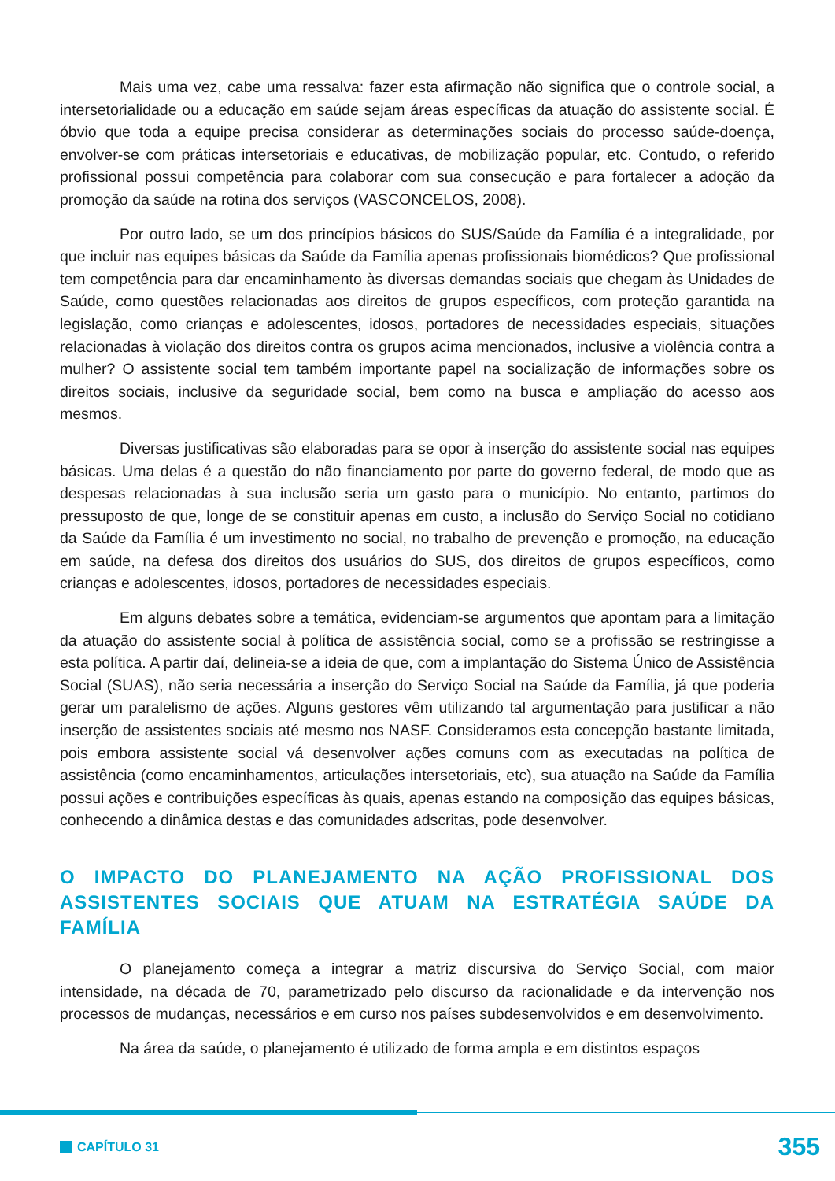Mais uma vez, cabe uma ressalva: fazer esta afirmação não significa que o controle social, a intersetorialidade ou a educação em saúde sejam áreas específicas da atuação do assistente social. É óbvio que toda a equipe precisa considerar as determinações sociais do processo saúde-doença, envolver-se com práticas intersetoriais e educativas, de mobilização popular, etc. Contudo, o referido profissional possui competência para colaborar com sua consecução e para fortalecer a adoção da promoção da saúde na rotina dos serviços (VASCONCELOS, 2008).
Por outro lado, se um dos princípios básicos do SUS/Saúde da Família é a integralidade, por que incluir nas equipes básicas da Saúde da Família apenas profissionais biomédicos? Que profissional tem competência para dar encaminhamento às diversas demandas sociais que chegam às Unidades de Saúde, como questões relacionadas aos direitos de grupos específicos, com proteção garantida na legislação, como crianças e adolescentes, idosos, portadores de necessidades especiais, situações relacionadas à violação dos direitos contra os grupos acima mencionados, inclusive a violência contra a mulher? O assistente social tem também importante papel na socialização de informações sobre os direitos sociais, inclusive da seguridade social, bem como na busca e ampliação do acesso aos mesmos.
Diversas justificativas são elaboradas para se opor à inserção do assistente social nas equipes básicas. Uma delas é a questão do não financiamento por parte do governo federal, de modo que as despesas relacionadas à sua inclusão seria um gasto para o município. No entanto, partimos do pressuposto de que, longe de se constituir apenas em custo, a inclusão do Serviço Social no cotidiano da Saúde da Família é um investimento no social, no trabalho de prevenção e promoção, na educação em saúde, na defesa dos direitos dos usuários do SUS, dos direitos de grupos específicos, como crianças e adolescentes, idosos, portadores de necessidades especiais.
Em alguns debates sobre a temática, evidenciam-se argumentos que apontam para a limitação da atuação do assistente social à política de assistência social, como se a profissão se restringisse a esta política. A partir daí, delineia-se a ideia de que, com a implantação do Sistema Único de Assistência Social (SUAS), não seria necessária a inserção do Serviço Social na Saúde da Família, já que poderia gerar um paralelismo de ações. Alguns gestores vêm utilizando tal argumentação para justificar a não inserção de assistentes sociais até mesmo nos NASF. Consideramos esta concepção bastante limitada, pois embora assistente social vá desenvolver ações comuns com as executadas na política de assistência (como encaminhamentos, articulações intersetoriais, etc), sua atuação na Saúde da Família possui ações e contribuições específicas às quais, apenas estando na composição das equipes básicas, conhecendo a dinâmica destas e das comunidades adscritas, pode desenvolver.
O IMPACTO DO PLANEJAMENTO NA AÇÃO PROFISSIONAL DOS ASSISTENTES SOCIAIS QUE ATUAM NA ESTRATÉGIA SAÚDE DA FAMÍLIA
O planejamento começa a integrar a matriz discursiva do Serviço Social, com maior intensidade, na década de 70, parametrizado pelo discurso da racionalidade e da intervenção nos processos de mudanças, necessários e em curso nos países subdesenvolvidos e em desenvolvimento.
Na área da saúde, o planejamento é utilizado de forma ampla e em distintos espaços
CAPÍTULO 31
355